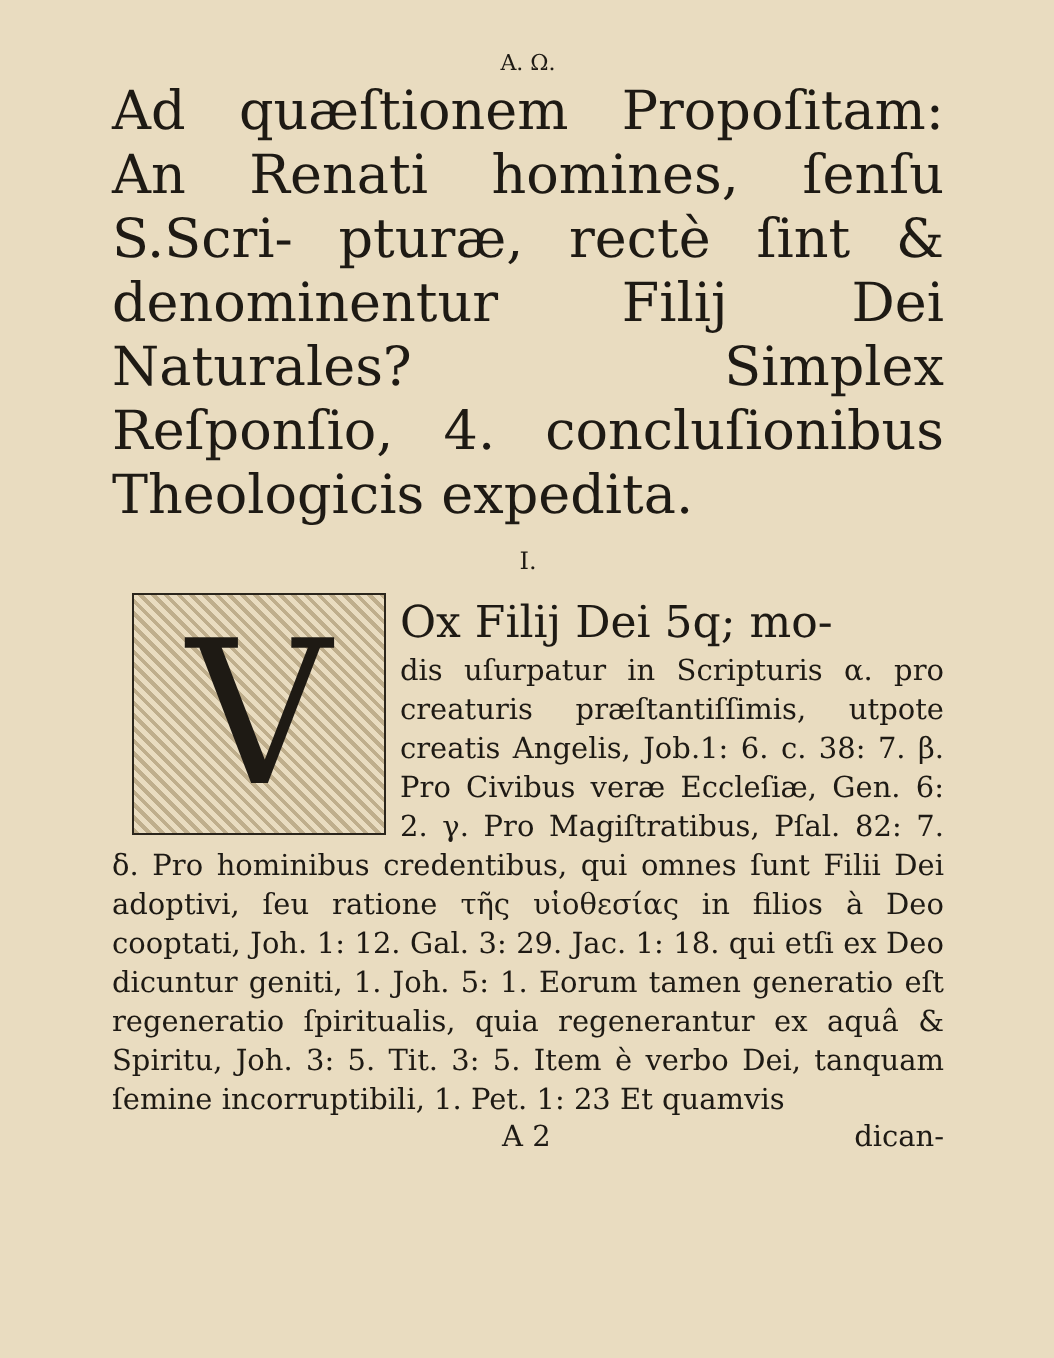A. Ω.
Ad quæſtionem Propoſitam: An Renati homines, ſenſu S.Scri- pturæ, rectè ſint & denominentur Filij Dei Naturales? Simplex Reſponſio, 4. concluſionibus Theologicis expedita.
I.
V
Ox Filij Dei 5q; mo-
dis uſurpatur in Scripturis α. pro creaturis præſtantiſſimis, utpote creatis Angelis, Job.1: 6. c. 38: 7. β. Pro Civibus veræ Eccleſiæ, Gen. 6: 2. γ. Pro Magiſtratibus, Pſal. 82: 7. δ. Pro hominibus credentibus, qui omnes ſunt Filii Dei adoptivi, ſeu ratione τῆς υἱοθεσίας in filios à Deo cooptati, Joh. 1: 12. Gal. 3: 29. Jac. 1: 18. qui etſi ex Deo dicuntur geniti, 1. Joh. 5: 1. Eorum tamen generatio eſt regeneratio ſpiritualis, quia regenerantur ex aquâ & Spiritu, Joh. 3: 5. Tit. 3: 5. Item è verbo Dei, tanquam ſemine incorruptibili, 1. Pet. 1: 23 Et quamvis
A 2 dican-